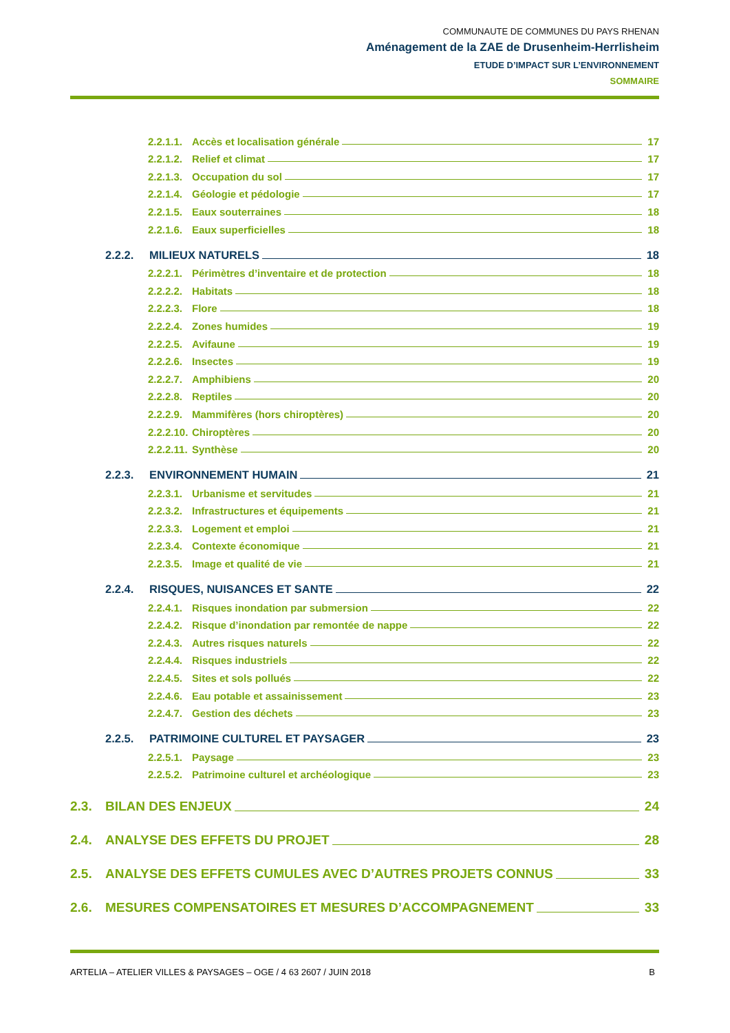COMMUNAUTE DE COMMUNES DU PAYS RHENAN
Aménagement de la ZAE de Drusenheim-Herrlisheim
ETUDE D’IMPACT SUR L’ENVIRONNEMENT
SOMMAIRE
2.2.1.1. Accès et localisation générale 17
2.2.1.2. Relief et climat 17
2.2.1.3. Occupation du sol 17
2.2.1.4. Géologie et pédologie 17
2.2.1.5. Eaux souterraines 18
2.2.1.6. Eaux superficielles 18
2.2.2. MILIEUX NATURELS 18
2.2.2.1. Périmètres d’inventaire et de protection 18
2.2.2.2. Habitats 18
2.2.2.3. Flore 18
2.2.2.4. Zones humides 19
2.2.2.5. Avifaune 19
2.2.2.6. Insectes 19
2.2.2.7. Amphibiens 20
2.2.2.8. Reptiles 20
2.2.2.9. Mammifères (hors chiroptères) 20
2.2.2.10. Chiroptères 20
2.2.2.11. Synthèse 20
2.2.3. ENVIRONNEMENT HUMAIN 21
2.2.3.1. Urbanisme et servitudes 21
2.2.3.2. Infrastructures et équipements 21
2.2.3.3. Logement et emploi 21
2.2.3.4. Contexte économique 21
2.2.3.5. Image et qualité de vie 21
2.2.4. RISQUES, NUISANCES ET SANTE 22
2.2.4.1. Risques inondation par submersion 22
2.2.4.2. Risque d’inondation par remontée de nappe 22
2.2.4.3. Autres risques naturels 22
2.2.4.4. Risques industriels 22
2.2.4.5. Sites et sols pollués 22
2.2.4.6. Eau potable et assainissement 23
2.2.4.7. Gestion des déchets 23
2.2.5. PATRIMOINE CULTUREL ET PAYSAGER 23
2.2.5.1. Paysage 23
2.2.5.2. Patrimoine culturel et archéologique 23
2.3. BILAN DES ENJEUX 24
2.4. ANALYSE DES EFFETS DU PROJET 28
2.5. ANALYSE DES EFFETS CUMULES AVEC D’AUTRES PROJETS CONNUS 33
2.6. MESURES COMPENSATOIRES ET MESURES D’ACCOMPAGNEMENT 33
ARTELIA – ATELIER VILLES & PAYSAGES – OGE / 4 63 2607 / JUIN 2018 B